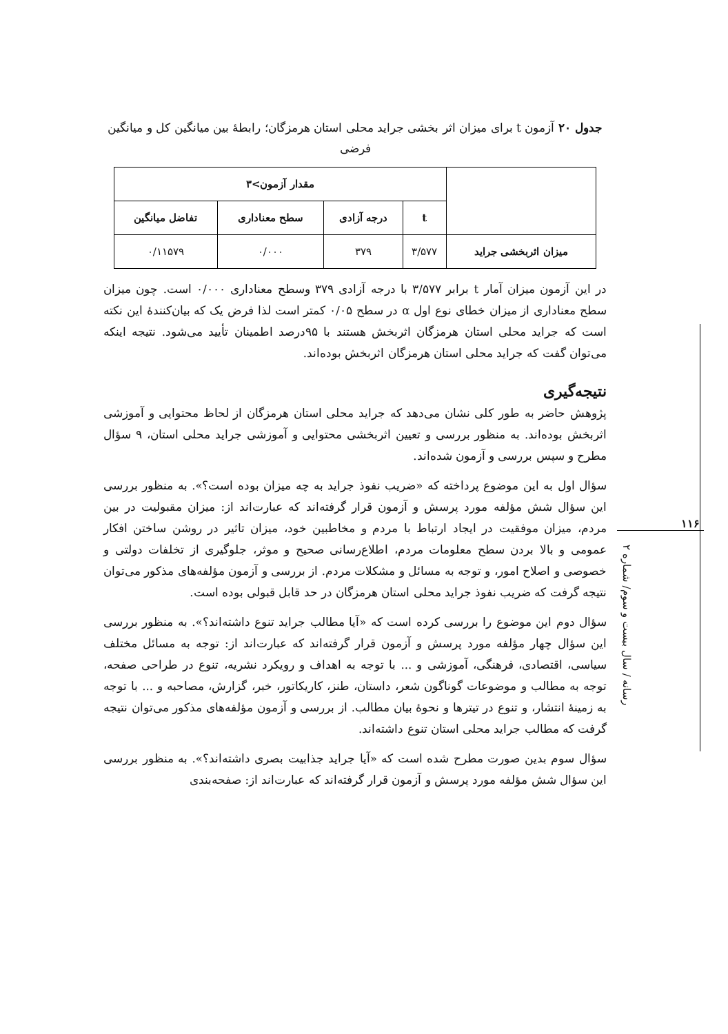جدول ۲۰ آزمون t برای میزان اثر بخشی جراید محلی استان هرمزگان؛ رابطهٔ بین میانگین کل و میانگین فرضی
| | مقدار آزمون>۳ | | | |
| --- | --- | --- | --- | --- |
| | t | درجه آزادی | سطح معناداری | تفاضل میانگین |
| میزان اثربخشی جراید | ۳/۵۷۷ | ۳۷۹ | ۰/۰۰۰ | ۰/۱۱۵۷۹ |
در این آزمون میزان آمار t برابر ۳/۵۷۷ با درجه آزادی ۳۷۹ وسطح معناداری ۰/۰۰۰ است. چون میزان سطح معناداری از میزان خطای نوع اول α در سطح ۰/۰۵ کمتر است لذا فرض یک که بیان‌کنندهٔ این نکته است که جراید محلی استان هرمزگان اثربخش هستند با ۹۵درصد اطمینان تأیید می‌شود. نتیجه اینکه می‌توان گفت که جراید محلی استان هرمزگان اثربخش بوده‌اند.
نتیجه‌گیری
پژوهش حاضر به طور کلی نشان می‌دهد که جراید محلی استان هرمزگان از لحاظ محتوایی و آموزشی اثربخش بوده‌اند. به منظور بررسی و تعیین اثربخشی محتوایی و آموزشی جراید محلی استان، ۹ سؤال مطرح و سپس بررسی و آزمون شده‌اند.
سؤال اول به این موضوع پرداخته که «ضریب نفوذ جراید به چه میزان بوده است؟». به منظور بررسی این سؤال شش مؤلفه مورد پرسش و آزمون قرار گرفته‌اند که عبارت‌اند از: میزان مقبولیت در بین مردم، میزان موفقیت در ایجاد ارتباط با مردم و مخاطبین خود، میزان تاثیر در روشن ساختن افکار عمومی و بالا بردن سطح معلومات مردم، اطلاع‌رسانی صحیح و موثر، جلوگیری از تخلفات دولتی و خصوصی و اصلاح امور، و توجه به مسائل و مشکلات مردم. از بررسی و آزمون مؤلفه‌های مذکور می‌توان نتیجه گرفت که ضریب نفوذ جراید محلی استان هرمزگان در حد قابل قبولی بوده است.
سؤال دوم این موضوع را بررسی کرده است که «آیا مطالب جراید تنوع داشته‌اند؟». به منظور بررسی این سؤال چهار مؤلفه مورد پرسش و آزمون قرار گرفته‌اند که عبارت‌اند از: توجه به مسائل مختلف سیاسی، اقتصادی، فرهنگی، آموزشی و ... با توجه به اهداف و رویکرد نشریه، تنوع در طراحی صفحه، توجه به مطالب و موضوعات گوناگون شعر، داستان، طنز، کاریکاتور، خبر، گزارش، مصاحبه و ... با توجه به زمینهٔ انتشار، و تنوع در تیترها و نحوهٔ بیان مطالب. از بررسی و آزمون مؤلفه‌های مذکور می‌توان نتیجه گرفت که مطالب جراید محلی استان تنوع داشته‌اند.
سؤال سوم بدین صورت مطرح شده است که «آیا جراید جذابیت بصری داشته‌اند؟». به منظور بررسی این سؤال شش مؤلفه مورد پرسش و آزمون قرار گرفته‌اند که عبارت‌اند از: صفحه‌بندی
۱۱۶
رسانه / سال بیست و سوم/ شماره ۲